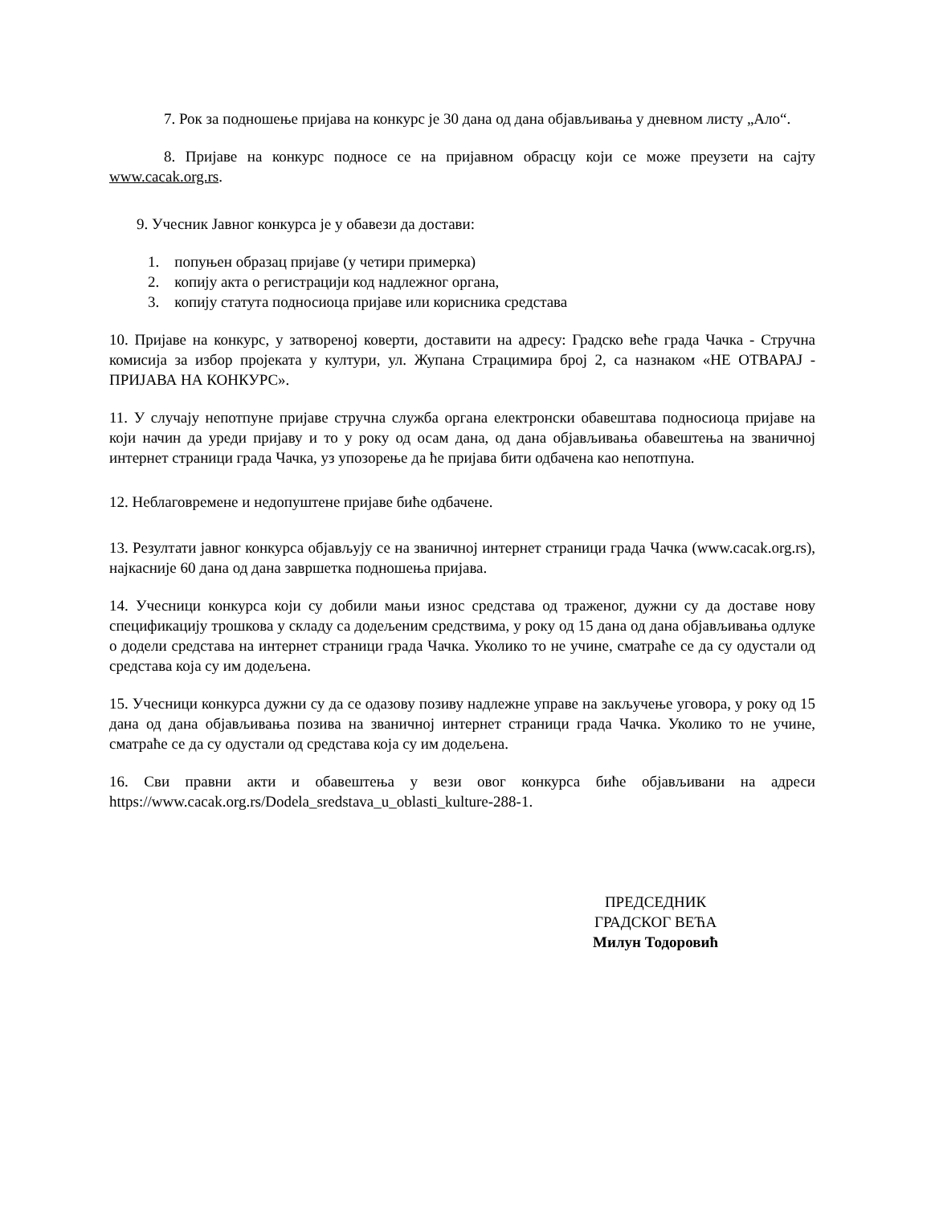7. Рок за подношење пријава на конкурс је 30 дана од дана објављивања у дневном листу „Ало“.
8. Пријаве на конкурс подносе се на пријавном обрасцу који се може преузети на сајту www.cacak.org.rs.
9. Учесник Јавног конкурса је у обавези да достави:
1. попуњен образац пријаве (у четири примерка)
2. копију акта о регистрацији код надлежног органа,
3. копију статута подносиоца пријаве или корисника средстава
10. Пријаве на конкурс, у затвореној коверти, доставити на адресу: Градско веће града Чачка - Стручна комисија за избор пројеката у култури, ул. Жупана Страцимира број 2, са назнаком «НЕ ОТВАРАЈ - ПРИЈАВА НА КОНКУРС».
11. У случају непотпуне пријаве стручна служба органа електронски обавештава подносиоца пријаве на који начин да уреди пријаву и то у року од осам дана, од дана објављивања обавештења на званичној интернет страници града Чачка, уз упозорење да ће пријава бити одбачена као непотпуна.
12. Неблаговремене и недопуштене пријаве биће одбачене.
13. Резултати јавног конкурса објављују се на званичној интернет страници града Чачка (www.cacak.org.rs), најкасније 60 дана од дана завршетка подношења пријава.
14. Учесници конкурса који су добили мањи износ средстава од траженог, дужни су да доставе нову спецификацију трошкова у складу са додељеним средствима, у року од 15 дана од дана објављивања одлуке о додели средстава на интернет страници града Чачка. Уколико то не учине, сматраће се да су одустали од средстава која су им додељена.
15. Учесници конкурса дужни су да се одазову позиву надлежне управе на закључење уговора, у року од 15 дана од дана објављивања позива на званичној интернет страници града Чачка. Уколико то не учине, сматраће се да су одустали од средстава која су им додељена.
16. Сви правни акти и обавештења у вези овог конкурса биће објављивани на адреси https://www.cacak.org.rs/Dodela_sredstava_u_oblasti_kulture-288-1.
ПРЕДСЕДНИК
ГРАДСКОГ ВЕЋА
Милун Тодоровић